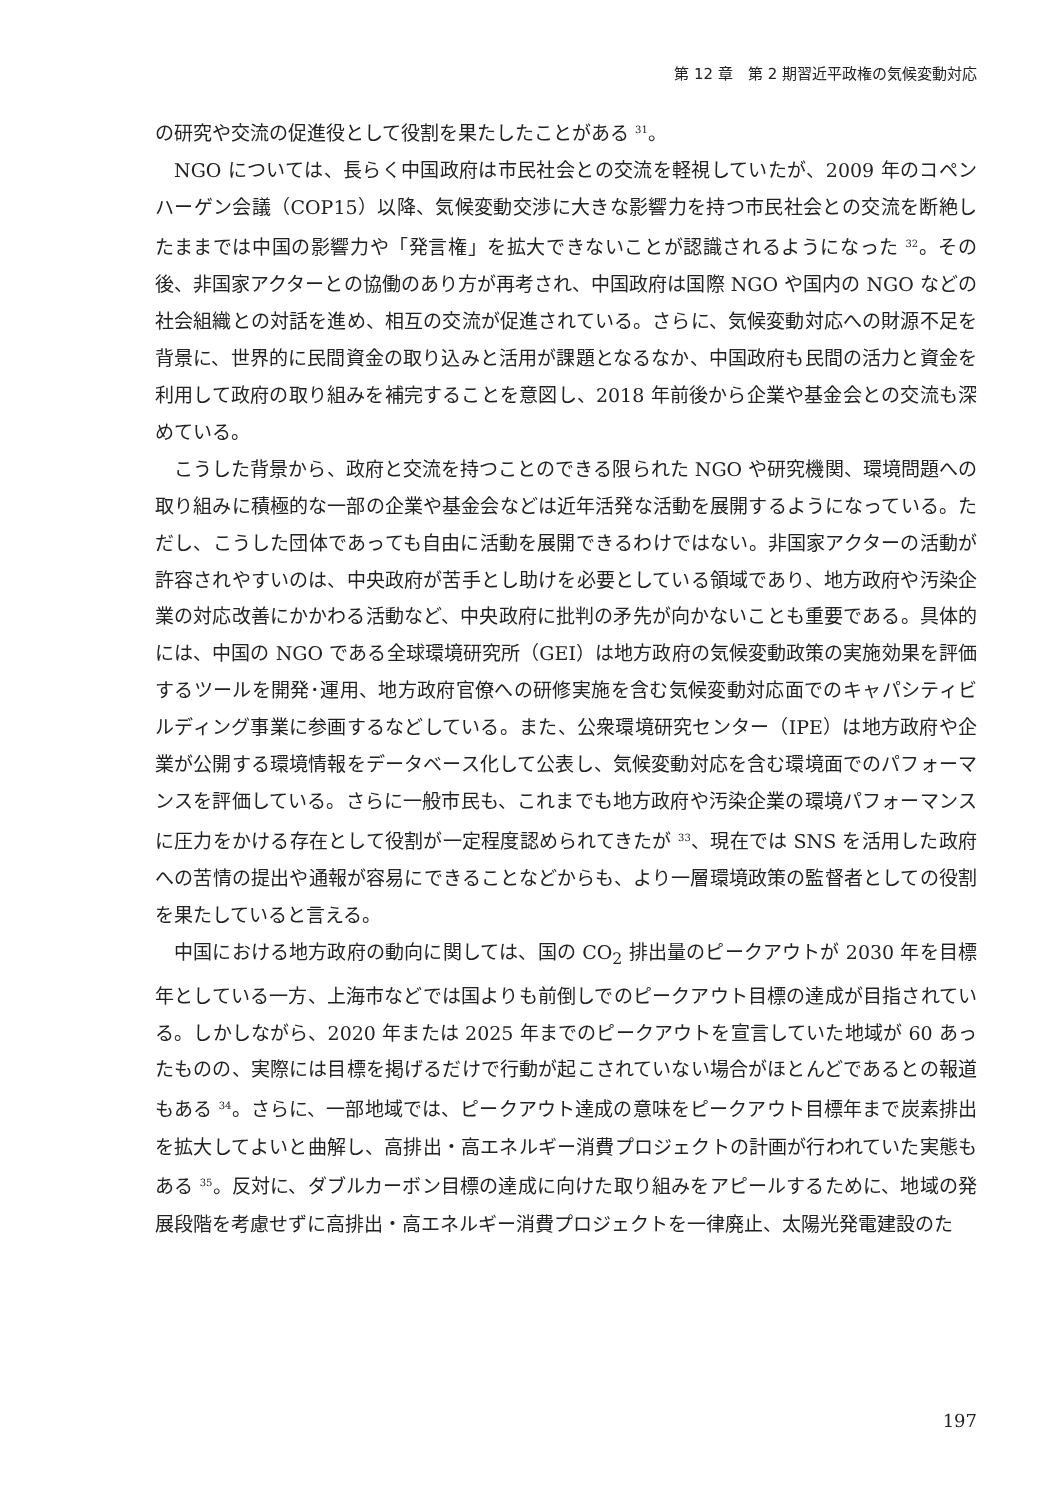第 12 章　第 2 期習近平政権の気候変動対応
の研究や交流の促進役として役割を果たしたことがある <sup>31</sup>。
NGO については、長らく中国政府は市民社会との交流を軽視していたが、2009 年のコペンハーゲン会議（COP15）以降、気候変動交渉に大きな影響力を持つ市民社会との交流を断絶したままでは中国の影響力や「発言権」を拡大できないことが認識されるようになった <sup>32</sup>。その後、非国家アクターとの協働のあり方が再考され、中国政府は国際 NGO や国内の NGO などの社会組織との対話を進め、相互の交流が促進されている。さらに、気候変動対応への財源不足を背景に、世界的に民間資金の取り込みと活用が課題となるなか、中国政府も民間の活力と資金を利用して政府の取り組みを補完することを意図し、2018 年前後から企業や基金会との交流も深めている。
こうした背景から、政府と交流を持つことのできる限られた NGO や研究機関、環境問題への取り組みに積極的な一部の企業や基金会などは近年活発な活動を展開するようになっている。ただし、こうした団体であっても自由に活動を展開できるわけではない。非国家アクターの活動が許容されやすいのは、中央政府が苦手とし助けを必要としている領域であり、地方政府や汚染企業の対応改善にかかわる活動など、中央政府に批判の矛先が向かないことも重要である。具体的には、中国の NGO である全球環境研究所（GEI）は地方政府の気候変動政策の実施効果を評価するツールを開発･運用、地方政府官僚への研修実施を含む気候変動対応面でのキャパシティビルディング事業に参画するなどしている。また、公衆環境研究センター（IPE）は地方政府や企業が公開する環境情報をデータベース化して公表し、気候変動対応を含む環境面でのパフォーマンスを評価している。さらに一般市民も、これまでも地方政府や汚染企業の環境パフォーマンスに圧力をかける存在として役割が一定程度認められてきたが <sup>33</sup>、現在では SNS を活用した政府への苦情の提出や通報が容易にできることなどからも、より一層環境政策の監督者としての役割を果たしていると言える。
中国における地方政府の動向に関しては、国の CO<sub>2</sub> 排出量のピークアウトが 2030 年を目標年としている一方、上海市などでは国よりも前倒しでのピークアウト目標の達成が目指されている。しかしながら、2020 年または 2025 年までのピークアウトを宣言していた地域が 60 あったものの、実際には目標を掲げるだけで行動が起こされていない場合がほとんどであるとの報道もある <sup>34</sup>。さらに、一部地域では、ピークアウト達成の意味をピークアウト目標年まで炭素排出を拡大してよいと曲解し、高排出・高エネルギー消費プロジェクトの計画が行われていた実態もある <sup>35</sup>。反対に、ダブルカーボン目標の達成に向けた取り組みをアピールするために、地域の発展段階を考慮せずに高排出・高エネルギー消費プロジェクトを一律廃止、太陽光発電建設のた
197